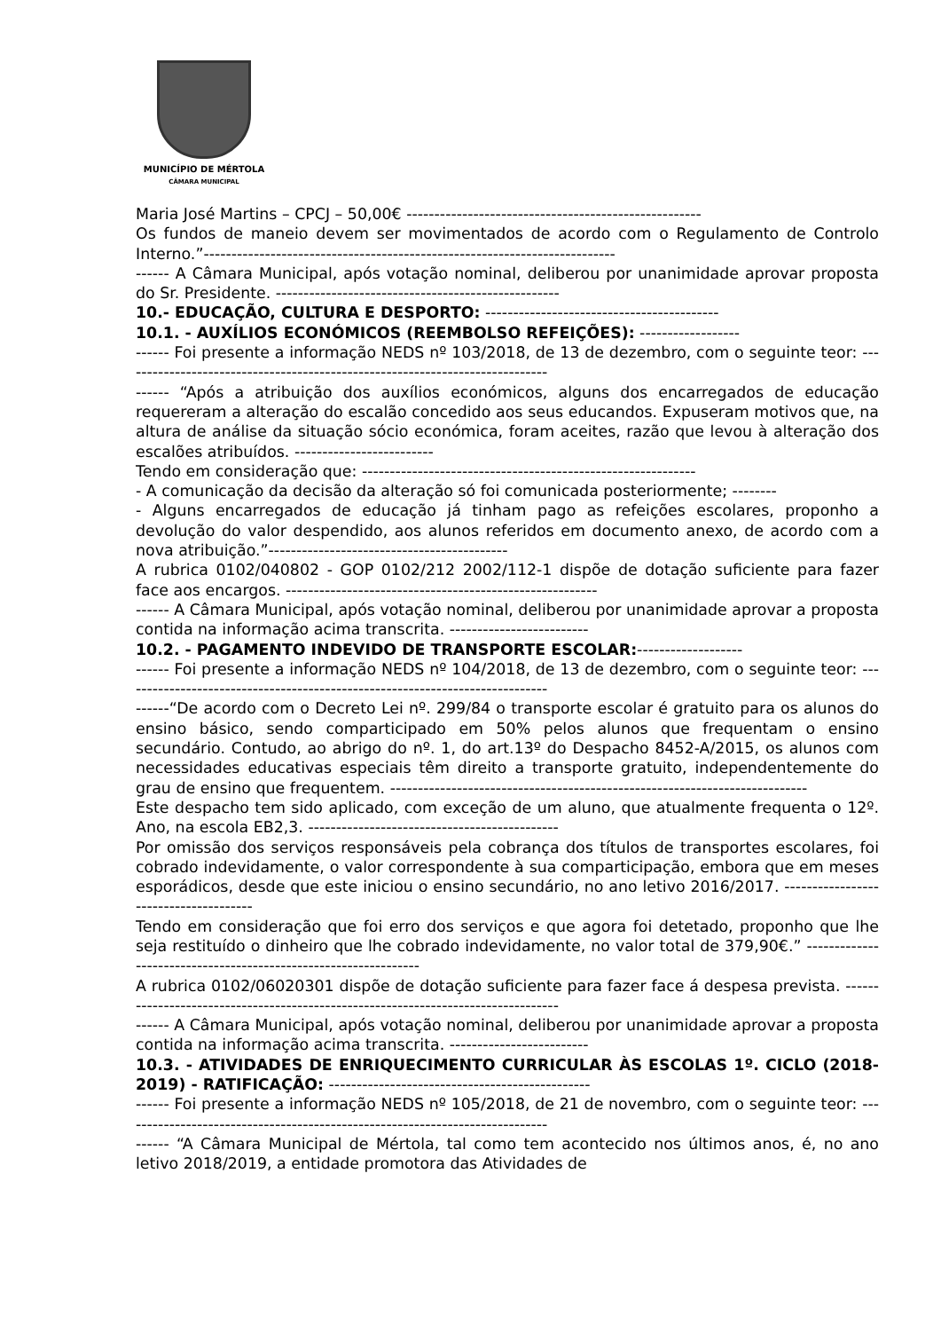MUNICÍPIO DE MÉRTOLA
CÂMARA MUNICIPAL
Maria José Martins – CPCJ – 50,00€ -----------------------------------------------------
Os fundos de maneio devem ser movimentados de acordo com o Regulamento de Controlo Interno.”--------------------------------------------------------------------------
------ A Câmara Municipal, após votação nominal, deliberou por unanimidade aprovar proposta do Sr. Presidente. ---------------------------------------------------
10.- EDUCAÇÃO, CULTURA E DESPORTO: ------------------------------------------
10.1. - AUXÍLIOS ECONÓMICOS (REEMBOLSO REFEIÇÕES): ------------------
------ Foi presente a informação NEDS nº 103/2018, de 13 de dezembro, com o seguinte teor: -----------------------------------------------------------------------------
------ “Após a atribuição dos auxílios económicos, alguns dos encarregados de educação requereram a alteração do escalão concedido aos seus educandos. Expuseram motivos que, na altura de análise da situação sócio económica, foram aceites, razão que levou à alteração dos escalões atribuídos. -------------------------
Tendo em consideração que: ------------------------------------------------------------
- A comunicação da decisão da alteração só foi comunicada posteriormente; --------
- Alguns encarregados de educação já tinham pago as refeições escolares, proponho a devolução do valor despendido, aos alunos referidos em documento anexo, de acordo com a nova atribuição.”-------------------------------------------
A rubrica 0102/040802 - GOP 0102/212 2002/112-1 dispõe de dotação suficiente para fazer face aos encargos. --------------------------------------------------------
------ A Câmara Municipal, após votação nominal, deliberou por unanimidade aprovar a proposta contida na informação acima transcrita. -------------------------
10.2. - PAGAMENTO INDEVIDO DE TRANSPORTE ESCOLAR:-------------------
------ Foi presente a informação NEDS nº 104/2018, de 13 de dezembro, com o seguinte teor: -----------------------------------------------------------------------------
------“De acordo com o Decreto Lei nº. 299/84 o transporte escolar é gratuito para os alunos do ensino básico, sendo comparticipado em 50% pelos alunos que frequentam o ensino secundário. Contudo, ao abrigo do nº. 1, do art.13º do Despacho 8452-A/2015, os alunos com necessidades educativas especiais têm direito a transporte gratuito, independentemente do grau de ensino que frequentem. ---------------------------------------------------------------------------
Este despacho tem sido aplicado, com exceção de um aluno, que atualmente frequenta o 12º. Ano, na escola EB2,3. ---------------------------------------------
Por omissão dos serviços responsáveis pela cobrança dos títulos de transportes escolares, foi cobrado indevidamente, o valor correspondente à sua comparticipação, embora que em meses esporádicos, desde que este iniciou o ensino secundário, no ano letivo 2016/2017. --------------------------------------
Tendo em consideração que foi erro dos serviços e que agora foi detetado, proponho que lhe seja restituído o dinheiro que lhe cobrado indevidamente, no valor total de 379,90€.” ----------------------------------------------------------------
A rubrica 0102/06020301 dispõe de dotação suficiente para fazer face á despesa prevista. ----------------------------------------------------------------------------------
------ A Câmara Municipal, após votação nominal, deliberou por unanimidade aprovar a proposta contida na informação acima transcrita. -------------------------
10.3. - ATIVIDADES DE ENRIQUECIMENTO CURRICULAR ÀS ESCOLAS 1º. CICLO (2018-2019) - RATIFICAÇÃO: -----------------------------------------------
------ Foi presente a informação NEDS nº 105/2018, de 21 de novembro, com o seguinte teor: -----------------------------------------------------------------------------
------ “A Câmara Municipal de Mértola, tal como tem acontecido nos últimos anos, é, no ano letivo 2018/2019, a entidade promotora das Atividades de